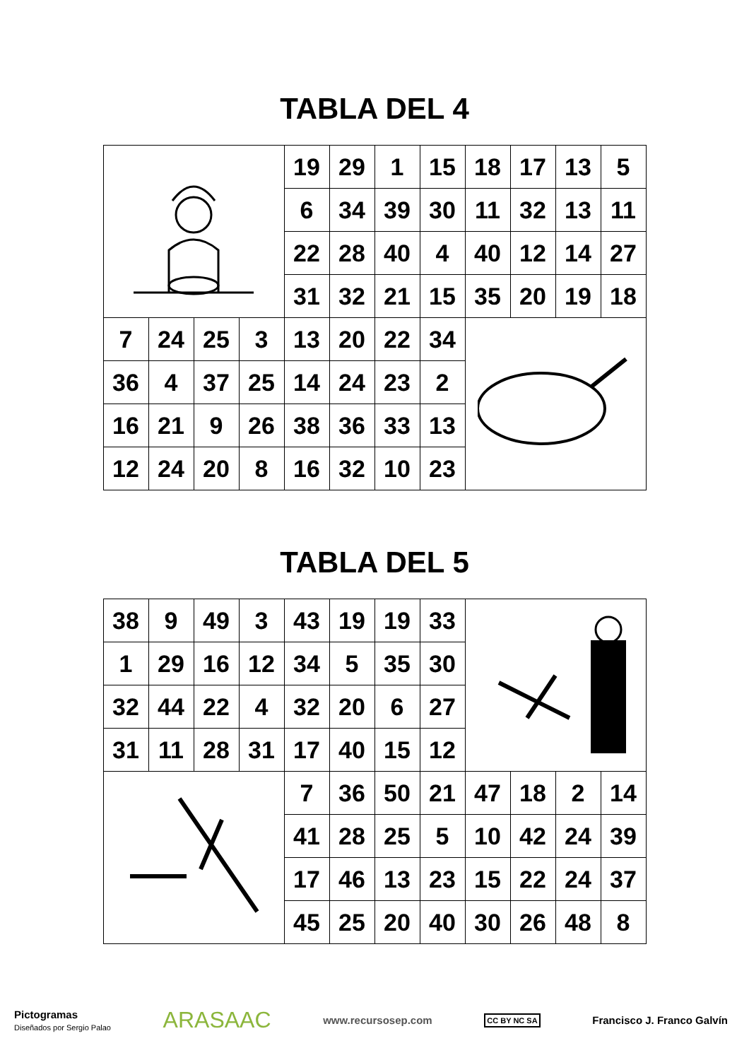TABLA DEL 4
| | | | | 19 | 29 | 1 | 15 | 18 | 17 | 13 | 5 |
| | | | | 6 | 34 | 39 | 30 | 11 | 32 | 13 | 11 |
| | | | | 22 | 28 | 40 | 4 | 40 | 12 | 14 | 27 |
| | | | | 31 | 32 | 21 | 15 | 35 | 20 | 19 | 18 |
| 7 | 24 | 25 | 3 | 13 | 20 | 22 | 34 | | | | |
| 36 | 4 | 37 | 25 | 14 | 24 | 23 | 2 | | | | |
| 16 | 21 | 9 | 26 | 38 | 36 | 33 | 13 | | | | |
| 12 | 24 | 20 | 8 | 16 | 32 | 10 | 23 | | | | |
TABLA DEL 5
| 38 | 9 | 49 | 3 | 43 | 19 | 19 | 33 | | | | |
| 1 | 29 | 16 | 12 | 34 | 5 | 35 | 30 | | | | |
| 32 | 44 | 22 | 4 | 32 | 20 | 6 | 27 | | | | |
| 31 | 11 | 28 | 31 | 17 | 40 | 15 | 12 | | | | |
| | | | | 7 | 36 | 50 | 21 | 47 | 18 | 2 | 14 |
| | | | | 41 | 28 | 25 | 5 | 10 | 42 | 24 | 39 |
| | | | | 17 | 46 | 13 | 23 | 15 | 22 | 24 | 37 |
| | | | | 45 | 25 | 20 | 40 | 30 | 26 | 48 | 8 |
Pictogramas
Diseñados por Sergio Palao ARASAAC www.recursosep.com CC BY NC SA Francisco J. Franco Galvín